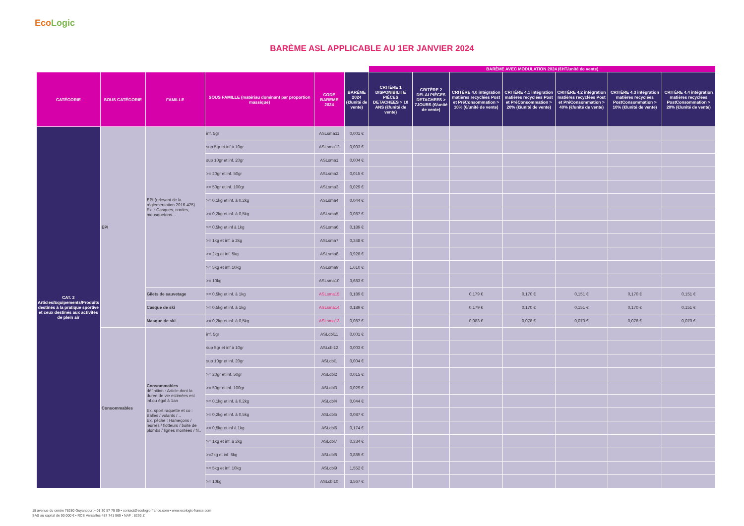EcoLogic
BARÈME ASL APPLICABLE AU 1ER JANVIER 2024
| | | | | | | BARÈME AVEC MODULATION 2024 (€HT/unité de vente) | | | | | | |
| --- | --- | --- | --- | --- | --- | --- | --- | --- | --- | --- | --- | --- |
| CATÉGORIE | SOUS CATÉGORIE | FAMILLE | SOUS FAMILLE (matériau dominant par proportion massique) | CODE BAREME 2024 | BARÈME 2024 (€/unité de vente) | CRITÈRE 1 DISPONIBILITE PIÈCES DETACHEES > 10 ANS (€/unité de vente) | CRITÈRE 2 DELAI PIÈCES DETACHEES > 7JOURS (€/unité de vente) | CRITÈRE 4.0 intégration matières recyclées Post et PréConsommation > 10% (€/unité de vente) | CRITÈRE 4.1 intégration matières recyclées Post et PréConsommation > 20% (€/unité de vente) | CRITÈRE 4.2 intégration matières recyclées Post et PréConsommation > 40% (€/unité de vente) | CRITÈRE 4.3 intégration matières recyclées PostConsommation > 10% (€/unité de vente) | CRITÈRE 4.4 intégration matières recyclées PostConsommation > 20% (€/unité de vente) |
| CAT. 2 Articles/Equipements/Produits destinés à la pratique sportive et ceux destinés aux activités de plein air | EPI | EPI (relevant de la réglementation 2016-425) Ex. : Casques, cordes, mousquetons… | inf. 5gr | ASLsma11 | 0,001 € | | | | | | | |
| | | | sup 5gr et inf à 10gr | ASLsma12 | 0,003 € | | | | | | | |
| | | | sup 10gr et inf. 20gr | ASLsma1 | 0,004 € | | | | | | | |
| | | | >= 20gr et inf. 50gr | ASLsma2 | 0,015 € | | | | | | | |
| | | | >= 50gr et inf. 100gr | ASLsma3 | 0,029 € | | | | | | | |
| | | | >= 0,1kg et inf. à 0,2kg | ASLsma4 | 0,044 € | | | | | | | |
| | | | >= 0,2kg et inf. à 0,5kg | ASLsma5 | 0,087 € | | | | | | | |
| | | | >= 0,5kg et inf à 1kg | ASLsma6 | 0,189 € | | | | | | | |
| | | | >= 1kg et inf. à 2kg | ASLsma7 | 0,348 € | | | | | | | |
| | | | >= 2kg et inf. 5kg | ASLsma8 | 0,928 € | | | | | | | |
| | | | >= 5kg et inf. 10kg | ASLsma9 | 1,610 € | | | | | | | |
| | | | >= 10kg | ASLsma10 | 3,683 € | | | | | | | |
| | | Gilets de sauvetage | >= 0,5kg et inf. à 1kg | ASLsma15 | 0,189 € | | | 0,179 € | 0,170 € | 0,151 € | 0,170 € | 0,151 € |
| | | Casque de ski | >= 0,5kg et inf. à 1kg | ASLsma14 | 0,189 € | | | 0,179 € | 0,170 € | 0,151 € | 0,170 € | 0,151 € |
| | | Masque de ski | >= 0,2kg et inf. à 0,5kg | ASLsma13 | 0,087 € | | | 0,083 € | 0,078 € | 0,070 € | 0,078 € | 0,070 € |
| | Consommables | Consommables définition : Article dont la durée de vie estimées est inf.ou égal à 1an Ex. sport raquette et co : Balles / volants / .. Ex. pêche : Hameçons / leurres / flotteurs / boite de plombs / lignes montées / fil.. | inf. 5gr | ASLcbl11 | 0,001 € | | | | | | | |
| | | | sup 5gr et inf à 10gr | ASLcbl12 | 0,003 € | | | | | | | |
| | | | sup 10gr et inf. 20gr | ASLcbl1 | 0,004 € | | | | | | | |
| | | | >= 20gr et inf. 50gr | ASLcbl2 | 0,015 € | | | | | | | |
| | | | >= 50gr et inf. 100gr | ASLcbl3 | 0,029 € | | | | | | | |
| | | | >= 0,1kg et inf. à 0,2kg | ASLcbl4 | 0,044 € | | | | | | | |
| | | | >= 0,2kg et inf. à 0,5kg | ASLcbl5 | 0,087 € | | | | | | | |
| | | | >= 0,5kg et inf à 1kg | ASLcbl6 | 0,174 € | | | | | | | |
| | | | >= 1kg et inf. à 2kg | ASLcbl7 | 0,334 € | | | | | | | |
| | | | >=2kg et inf. 5kg | ASLcbl8 | 0,885 € | | | | | | | |
| | | | >= 5kg et inf. 10kg | ASLcbl9 | 1,552 € | | | | | | | |
| | | | >= 10kg | ASLcbl10 | 3,567 € | | | | | | | |
15 avenue du centre 78280 Guyancourt • 01 30 57 79 09 • contact@ecologic-france.com • www.ecologic-france.com
SAS au capital de 90 000 € • RCS Versailles 487 741 969 • NAF : 8299 Z